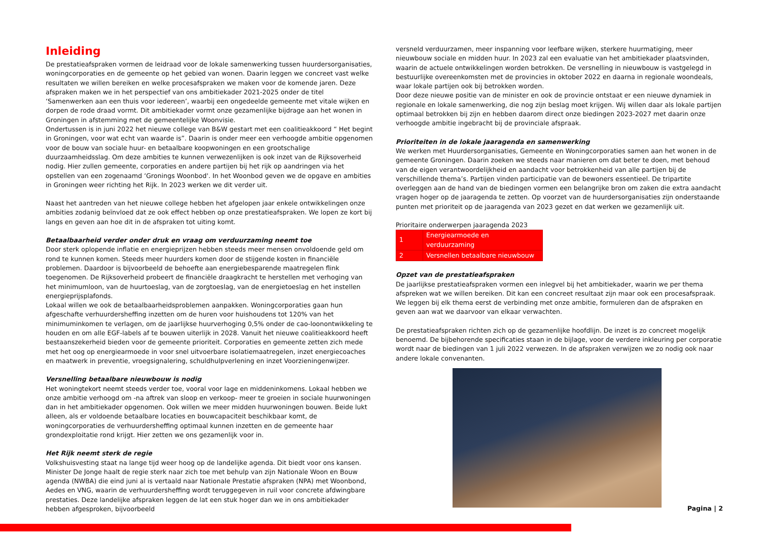Inleiding
De prestatieafspraken vormen de leidraad voor de lokale samenwerking tussen huurdersorganisaties, woningcorporaties en de gemeente op het gebied van wonen. Daarin leggen we concreet vast welke resultaten we willen bereiken en welke procesafspraken we maken voor de komende jaren. Deze afspraken maken we in het perspectief van ons ambitiekader 2021-2025 onder de titel ‘Samenwerken aan een thuis voor iedereen’, waarbij een ongedeelde gemeente met vitale wijken en dorpen de rode draad vormt. Dit ambitiekader vormt onze gezamenlijke bijdrage aan het wonen in Groningen in afstemming met de gemeentelijke Woonvisie.
Ondertussen is in juni 2022 het nieuwe college van B&W gestart met een coalitieakkoord “ Het begint in Groningen, voor wat echt van waarde is”. Daarin is onder meer een verhoogde ambitie opgenomen voor de bouw van sociale huur- en betaalbare koopwoningen en een grootschalige duurzaamheidsslag. Om deze ambities te kunnen verwezenlijken is ook inzet van de Rijksoverheid nodig. Hier zullen gemeente, corporaties en andere partijen bij het rijk op aandringen via het opstellen van een zogenaamd ‘Gronings Woonbod'. In het Woonbod geven we de opgave en ambities in Groningen weer richting het Rijk. In 2023 werken we dit verder uit.
Naast het aantreden van het nieuwe college hebben het afgelopen jaar enkele ontwikkelingen onze ambities zodanig beïnvloed dat ze ook effect hebben op onze prestatieafspraken. We lopen ze kort bij langs en geven aan hoe dit in de afspraken tot uiting komt.
Betaalbaarheid verder onder druk en vraag om verduurzaming neemt toe
Door sterk oplopende inflatie en energieprijzen hebben steeds meer mensen onvoldoende geld om rond te kunnen komen. Steeds meer huurders komen door de stijgende kosten in financiële problemen. Daardoor is bijvoorbeeld de behoefte aan energiebesparende maatregelen flink toegenomen. De Rijksoverheid probeert de financiële draagkracht te herstellen met verhoging van het minimumloon, van de huurtoeslag, van de zorgtoeslag, van de energietoeslag en het instellen energieprijsplafonds.
Lokaal willen we ook de betaalbaarheidsproblemen aanpakken. Woningcorporaties gaan hun afgeschafte verhuurdersheffing inzetten om de huren voor huishoudens tot 120% van het minimuminkomen te verlagen, om de jaarlijkse huurverhoging 0,5% onder de cao-loonontwikkeling te houden en om alle EGF-labels af te bouwen uiterlijk in 2028. Vanuit het nieuwe coalitieakkoord heeft bestaanszekerheid bieden voor de gemeente prioriteit. Corporaties en gemeente zetten zich mede met het oog op energiearmoede in voor snel uitvoerbare isolatiemaatregelen, inzet energiecoaches en maatwerk in preventie, vroegsignalering, schuldhulpverlening en inzet Voorzieningenwijzer.
Versnelling betaalbare nieuwbouw is nodig
Het woningtekort neemt steeds verder toe, vooral voor lage en middeninkomens. Lokaal hebben we onze ambitie verhoogd om -na aftrek van sloop en verkoop- meer te groeien in sociale huurwoningen dan in het ambitiekader opgenomen. Ook willen we meer midden huurwoningen bouwen. Beide lukt alleen, als er voldoende betaalbare locaties en bouwcapaciteit beschikbaar komt, de woningcorporaties de verhuurdersheffing optimaal kunnen inzetten en de gemeente haar grondexploitatie rond krijgt. Hier zetten we ons gezamenlijk voor in.
Het Rijk neemt sterk de regie
Volkshuisvesting staat na lange tijd weer hoog op de landelijke agenda. Dit biedt voor ons kansen. Minister De Jonge haalt de regie sterk naar zich toe met behulp van zijn Nationale Woon en Bouw agenda (NWBA) die eind juni al is vertaald naar Nationale Prestatie afspraken (NPA) met Woonbond, Aedes en VNG, waarin de verhuurdersheffing wordt teruggegeven in ruil voor concrete afdwingbare prestaties. Deze landelijke afspraken leggen de lat een stuk hoger dan we in ons ambitiekader hebben afgesproken, bijvoorbeeld
versneld verduurzamen, meer inspanning voor leefbare wijken, sterkere huurmatiging, meer nieuwbouw sociale en midden huur. In 2023 zal een evaluatie van het ambitiekader plaatsvinden, waarin de actuele ontwikkelingen worden betrokken. De versnelling in nieuwbouw is vastgelegd in bestuurlijke overeenkomsten met de provincies in oktober 2022 en daarna in regionale woondeals, waar lokale partijen ook bij betrokken worden.
Door deze nieuwe positie van de minister en ook de provincie ontstaat er een nieuwe dynamiek in regionale en lokale samenwerking, die nog zijn beslag moet krijgen. Wij willen daar als lokale partijen optimaal betrokken bij zijn en hebben daarom direct onze biedingen 2023-2027 met daarin onze verhoogde ambitie ingebracht bij de provinciale afspraak.
Prioriteiten in de lokale jaaragenda en samenwerking
We werken met Huurdersorganisaties, Gemeente en Woningcorporaties samen aan het wonen in de gemeente Groningen. Daarin zoeken we steeds naar manieren om dat beter te doen, met behoud van de eigen verantwoordelijkheid en aandacht voor betrokkenheid van alle partijen bij de verschillende thema’s. Partijen vinden participatie van de bewoners essentieel. De tripartite overleggen aan de hand van de biedingen vormen een belangrijke bron om zaken die extra aandacht vragen hoger op de jaaragenda te zetten. Op voorzet van de huurdersorganisaties zijn onderstaande punten met prioriteit op de jaaragenda van 2023 gezet en dat werken we gezamenlijk uit.
Prioritaire onderwerpen jaaragenda 2023
| 1 | Energiearmoede en verduurzaming |
| 2 | Versnellen betaalbare nieuwbouw |
Opzet van de prestatieafspraken
De jaarlijkse prestatieafspraken vormen een inlegvel bij het ambitiekader, waarin we per thema afspreken wat we willen bereiken. Dit kan een concreet resultaat zijn maar ook een procesafspraak. We leggen bij elk thema eerst de verbinding met onze ambitie, formuleren dan de afspraken en geven aan wat we daarvoor van elkaar verwachten.
De prestatieafspraken richten zich op de gezamenlijke hoofdlijn. De inzet is zo concreet mogelijk benoemd. De bijbehorende specificaties staan in de bijlage, voor de verdere inkleuring per corporatie wordt naar de biedingen van 1 juli 2022 verwezen. In de afspraken verwijzen we zo nodig ook naar andere lokale convenanten.
Pagina | 2